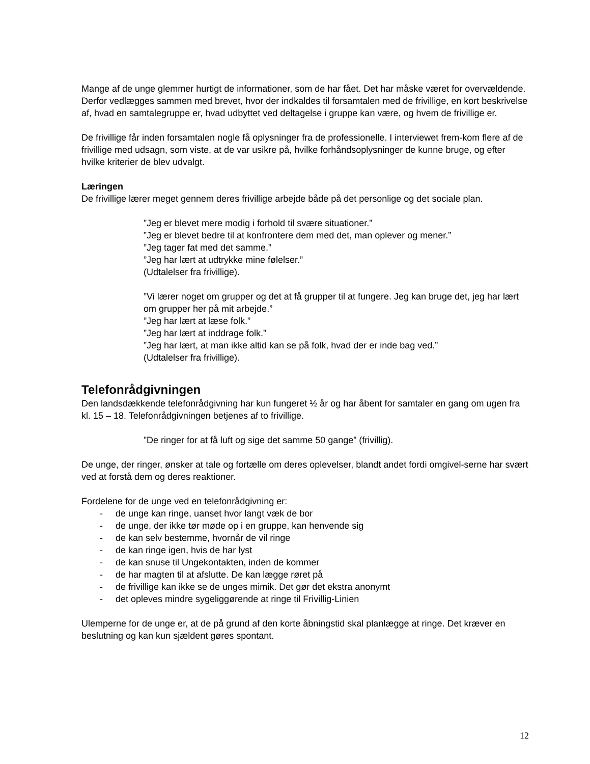Mange af de unge glemmer hurtigt de informationer, som de har fået. Det har måske været for overvældende. Derfor vedlægges sammen med brevet, hvor der indkaldes til forsamtalen med de frivillige, en kort beskrivelse af, hvad en samtalegruppe er, hvad udbyttet ved deltagelse i gruppe kan være, og hvem de frivillige er.
De frivillige får inden forsamtalen nogle få oplysninger fra de professionelle. I interviewet frem-kom flere af de frivillige med udsagn, som viste, at de var usikre på, hvilke forhåndsoplysninger de kunne bruge, og efter hvilke kriterier de blev udvalgt.
Læringen
De frivillige lærer meget gennem deres frivillige arbejde både på det personlige og det sociale plan.
”Jeg er blevet mere modig i forhold til svære situationer.”
”Jeg er blevet bedre til at konfrontere dem med det, man oplever og mener.”
”Jeg tager fat med det samme.”
”Jeg har lært at udtrykke mine følelser.”
(Udtalelser fra frivillige).
”Vi lærer noget om grupper og det at få grupper til at fungere. Jeg kan bruge det, jeg har lært om grupper her på mit arbejde.”
”Jeg har lært at læse folk.”
”Jeg har lært at inddrage folk.”
”Jeg har lært, at man ikke altid kan se på folk, hvad der er inde bag ved.”
(Udtalelser fra frivillige).
Telefonrådgivningen
Den landsdækkende telefonrådgivning har kun fungeret ½ år og har åbent for samtaler en gang om ugen fra kl. 15 – 18. Telefonrådgivningen betjenes af to frivillige.
”De ringer for at få luft og sige det samme 50 gange” (frivillig).
De unge, der ringer, ønsker at tale og fortælle om deres oplevelser, blandt andet fordi omgivel-serne har svært ved at forstå dem og deres reaktioner.
Fordelene for de unge ved en telefonrådgivning er:
- de unge kan ringe, uanset hvor langt væk de bor
- de unge, der ikke tør møde op i en gruppe, kan henvende sig
- de kan selv bestemme, hvornår de vil ringe
- de kan ringe igen, hvis de har lyst
- de kan snuse til Ungekontakten, inden de kommer
- de har magten til at afslutte. De kan lægge røret på
- de frivillige kan ikke se de unges mimik. Det gør det ekstra anonymt
- det opleves mindre sygeliggørende at ringe til Frivillig-Linien
Ulemperne for de unge er, at de på grund af den korte åbningstid skal planlægge at ringe. Det kræver en beslutning og kan kun sjældent gøres spontant.
12